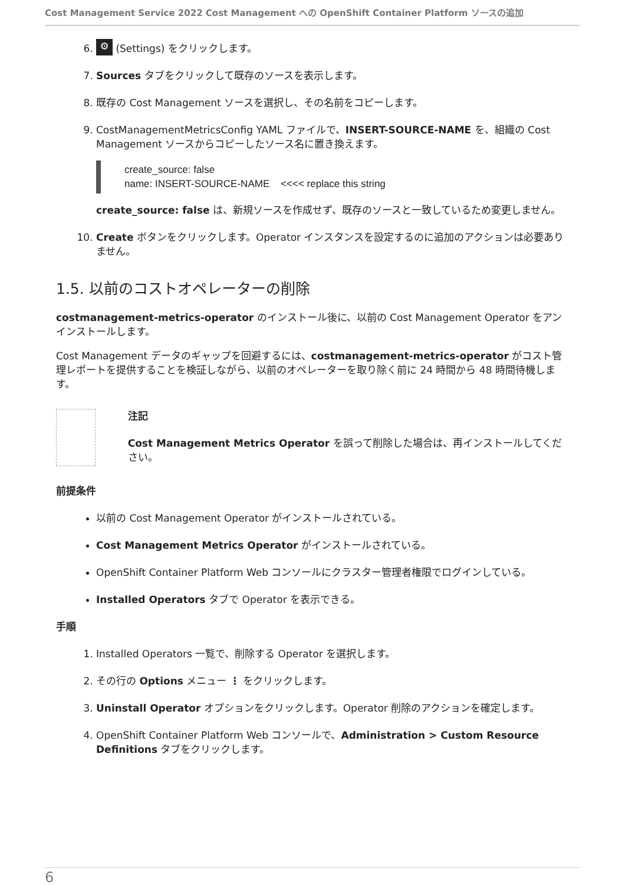Cost Management Service 2022 Cost Management への OpenShift Container Platform ソースの追加
6. ⚙ (Settings) をクリックします。
7. Sources タブをクリックして既存のソースを表示します。
8. 既存の Cost Management ソースを選択し、その名前をコピーします。
9. CostManagementMetricsConfig YAML ファイルで、INSERT-SOURCE-NAME を、組織の Cost Management ソースからコピーしたソース名に置き換えます。
create_source: false
name: INSERT-SOURCE-NAME <<<< replace this string
create_source: false は、新規ソースを作成せず、既存のソースと一致しているため変更しません。
10. Create ボタンをクリックします。Operator インスタンスを設定するのに追加のアクションは必要ありません。
1.5. 以前のコストオペレーターの削除
costmanagement-metrics-operator のインストール後に、以前の Cost Management Operator をアンインストールします。
Cost Management データのギャップを回避するには、costmanagement-metrics-operator がコスト管理レポートを提供することを検証しながら、以前のオペレーターを取り除く前に 24 時間から 48 時間待機します。
注記
Cost Management Metrics Operator を誤って削除した場合は、再インストールしてください。
前提条件
以前の Cost Management Operator がインストールされている。
Cost Management Metrics Operator がインストールされている。
OpenShift Container Platform Web コンソールにクラスター管理者権限でログインしている。
Installed Operators タブで Operator を表示できる。
手順
1. Installed Operators 一覧で、削除する Operator を選択します。
2. その行の Options メニュー ⋮ をクリックします。
3. Uninstall Operator オプションをクリックします。Operator 削除のアクションを確定します。
4. OpenShift Container Platform Web コンソールで、Administration > Custom Resource Definitions タブをクリックします。
6